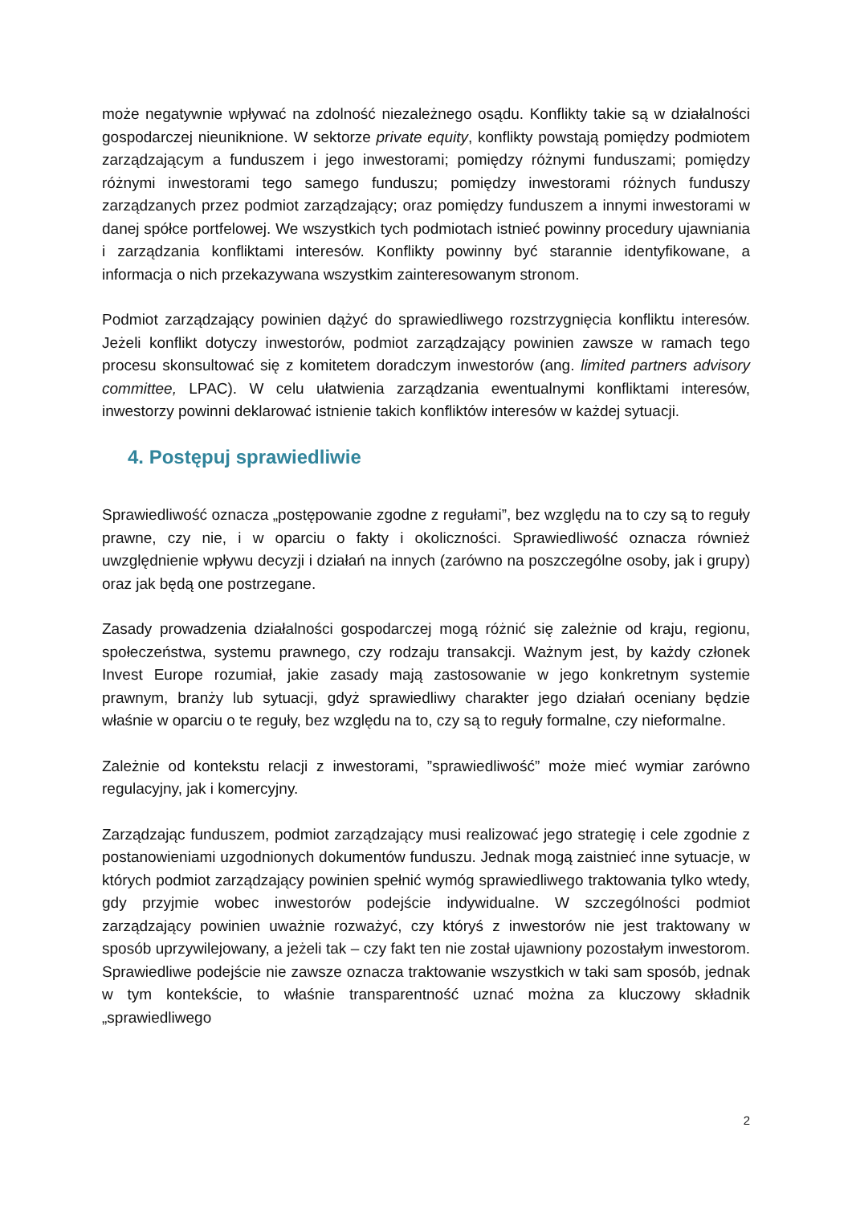może negatywnie wpływać na zdolność niezależnego osądu. Konflikty takie są w działalności gospodarczej nieuniknione. W sektorze private equity, konflikty powstają pomiędzy podmiotem zarządzającym a funduszem i jego inwestorami; pomiędzy różnymi funduszami; pomiędzy różnymi inwestorami tego samego funduszu; pomiędzy inwestorami różnych funduszy zarządzanych przez podmiot zarządzający; oraz pomiędzy funduszem a innymi inwestorami w danej spółce portfelowej. We wszystkich tych podmiotach istnieć powinny procedury ujawniania i zarządzania konfliktami interesów. Konflikty powinny być starannie identyfikowane, a informacja o nich przekazywana wszystkim zainteresowanym stronom.
Podmiot zarządzający powinien dążyć do sprawiedliwego rozstrzygnięcia konfliktu interesów. Jeżeli konflikt dotyczy inwestorów, podmiot zarządzający powinien zawsze w ramach tego procesu skonsultować się z komitetem doradczym inwestorów (ang. limited partners advisory committee, LPAC). W celu ułatwienia zarządzania ewentualnymi konfliktami interesów, inwestorzy powinni deklarować istnienie takich konfliktów interesów w każdej sytuacji.
4. Postępuj sprawiedliwie
Sprawiedliwość oznacza „postępowanie zgodne z regułami”, bez względu na to czy są to reguły prawne, czy nie, i w oparciu o fakty i okoliczności. Sprawiedliwość oznacza również uwzględnienie wpływu decyzji i działań na innych (zarówno na poszczególne osoby, jak i grupy) oraz jak będą one postrzegane.
Zasady prowadzenia działalności gospodarczej mogą różnić się zależnie od kraju, regionu, społeczeństwa, systemu prawnego, czy rodzaju transakcji. Ważnym jest, by każdy członek Invest Europe rozumiał, jakie zasady mają zastosowanie w jego konkretnym systemie prawnym, branży lub sytuacji, gdyż sprawiedliwy charakter jego działań oceniany będzie właśnie w oparciu o te reguły, bez względu na to, czy są to reguły formalne, czy nieformalne.
Zależnie od kontekstu relacji z inwestorami, ”sprawiedliwość” może mieć wymiar zarówno regulacyjny, jak i komercyjny.
Zarządzając funduszem, podmiot zarządzający musi realizować jego strategię i cele zgodnie z postanowieniami uzgodnionych dokumentów funduszu. Jednak mogą zaistnieć inne sytuacje, w których podmiot zarządzający powinien spełnić wymóg sprawiedliwego traktowania tylko wtedy, gdy przyjmie wobec inwestorów podejście indywidualne. W szczególności podmiot zarządzający powinien uważnie rozważyć, czy któryś z inwestorów nie jest traktowany w sposób uprzywilejowany, a jeżeli tak – czy fakt ten nie został ujawniony pozostałym inwestorom. Sprawiedliwe podejście nie zawsze oznacza traktowanie wszystkich w taki sam sposób, jednak w tym kontekście, to właśnie transparentność uznać można za kluczowy składnik „sprawiedliwego
2